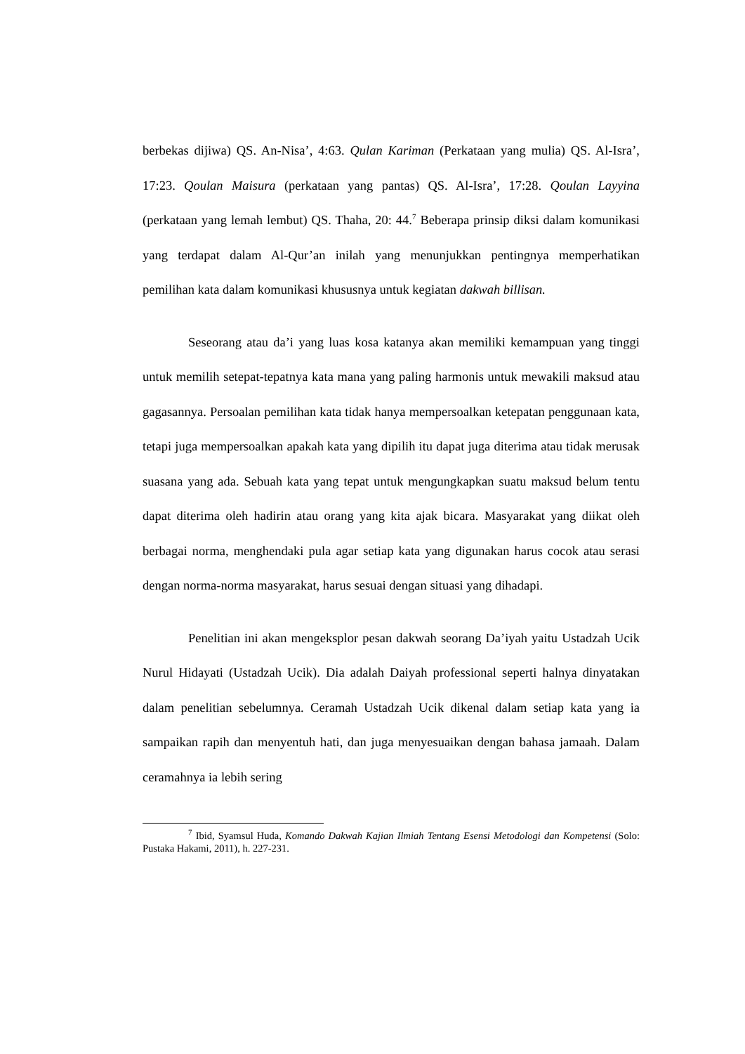berbekas dijiwa) QS. An-Nisa’, 4:63. Qulan Kariman (Perkataan yang mulia) QS. Al-Isra’, 17:23. Qoulan Maisura (perkataan yang pantas) QS. Al-Isra’, 17:28. Qoulan Layyina (perkataan yang lemah lembut) QS. Thaha, 20: 44.<sup>7</sup> Beberapa prinsip diksi dalam komunikasi yang terdapat dalam Al-Qur’an inilah yang menunjukkan pentingnya memperhatikan pemilihan kata dalam komunikasi khususnya untuk kegiatan dakwah billisan.
Seseorang atau da’i yang luas kosa katanya akan memiliki kemampuan yang tinggi untuk memilih setepat-tepatnya kata mana yang paling harmonis untuk mewakili maksud atau gagasannya. Persoalan pemilihan kata tidak hanya mempersoalkan ketepatan penggunaan kata, tetapi juga mempersoalkan apakah kata yang dipilih itu dapat juga diterima atau tidak merusak suasana yang ada. Sebuah kata yang tepat untuk mengungkapkan suatu maksud belum tentu dapat diterima oleh hadirin atau orang yang kita ajak bicara. Masyarakat yang diikat oleh berbagai norma, menghendaki pula agar setiap kata yang digunakan harus cocok atau serasi dengan norma-norma masyarakat, harus sesuai dengan situasi yang dihadapi.
Penelitian ini akan mengeksplor pesan dakwah seorang Da’iyah yaitu Ustadzah Ucik Nurul Hidayati (Ustadzah Ucik). Dia adalah Daiyah professional seperti halnya dinyatakan dalam penelitian sebelumnya. Ceramah Ustadzah Ucik dikenal dalam setiap kata yang ia sampaikan rapih dan menyentuh hati, dan juga menyesuaikan dengan bahasa jamaah. Dalam ceramahnya ia lebih sering
<sup>7</sup> Ibid, Syamsul Huda, Komando Dakwah Kajian Ilmiah Tentang Esensi Metodologi dan Kompetensi (Solo: Pustaka Hakami, 2011), h. 227-231.